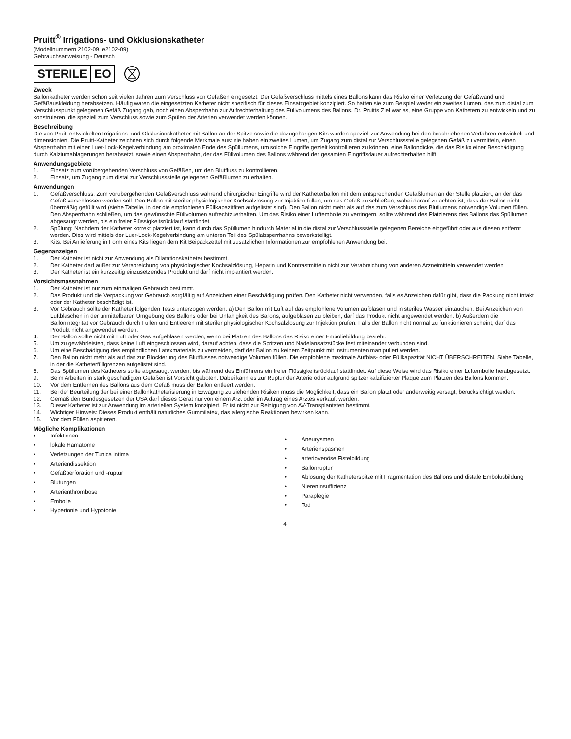Pruitt<sup>®</sup> Irrigations- und Okklusionskatheter
(Modellnummern 2102-09, e2102-09)
Gebrauchsanweisung - Deutsch
STERILE EO
Zweck
Ballonkatheter werden schon seit vielen Jahren zum Verschluss von Gefäßen eingesetzt. Der Gefäßverschluss mittels eines Ballons kann das Risiko einer Verletzung der Gefäßwand und Gefäßauskleidung herabsetzen. Häufig waren die eingesetzten Katheter nicht spezifisch für dieses Einsatzgebiet konzipiert. So hatten sie zum Beispiel weder ein zweites Lumen, das zum distal zum Verschlusspunkt gelegenen Gefäß Zugang gab, noch einen Absperrhahn zur Aufrechterhaltung des Füllvolumens des Ballons. Dr. Pruitts Ziel war es, eine Gruppe von Kathetern zu entwickeln und zu konstruieren, die speziell zum Verschluss sowie zum Spülen der Arterien verwendet werden können.
Beschreibung
Die von Pruitt entwickelten Irrigations- und Okklusionskatheter mit Ballon an der Spitze sowie die dazugehörigen Kits wurden speziell zur Anwendung bei den beschriebenen Verfahren entwickelt und dimensioniert. Die Pruitt-Katheter zeichnen sich durch folgende Merkmale aus: sie haben ein zweites Lumen, um Zugang zum distal zur Verschlussstelle gelegenen Gefäß zu vermitteln, einen Absperrhahn mit einer Luer-Lock-Kegelverbindung am proximalen Ende des Spüllumens, um solche Eingriffe gezielt kontrollieren zu können, eine Ballondicke, die das Risiko einer Beschädigung durch Kalziumablagerungen herabsetzt, sowie einen Absperrhahn, der das Füllvolumen des Ballons während der gesamten Eingriffsdauer aufrechterhalten hilft.
Anwendungsgebiete
1. Einsatz zum vorübergehenden Verschluss von Gefäßen, um den Blutfluss zu kontrollieren.
2. Einsatz, um Zugang zum distal zur Verschlussstelle gelegenen Gefäßlumen zu erhalten.
Anwendungen
1. Gefäßverschluss: Zum vorübergehenden Gefäßverschluss während chirurgischer Eingriffe wird der Katheterballon mit dem entsprechenden Gefäßlumen an der Stelle platziert, an der das Gefäß verschlossen werden soll. Den Ballon mit steriler physiologischer Kochsalzlösung zur Injektion füllen, um das Gefäß zu schließen, wobei darauf zu achten ist, dass der Ballon nicht übermäßig gefüllt wird (siehe Tabelle, in der die empfohlenen Füllkapazitäten aufgelistet sind). Den Ballon nicht mehr als auf das zum Verschluss des Blutlumens notwendige Volumen füllen. Den Absperrhahn schließen, um das gewünschte Füllvolumen aufrechtzuerhalten. Um das Risiko einer Luftembolie zu verringern, sollte während des Platzierens des Ballons das Spüllumen abgesaugt werden, bis ein freier Flüssigkeitsrücklauf stattfindet.
2. Spülung: Nachdem der Katheter korrekt platziert ist, kann durch das Spüllumen hindurch Material in die distal zur Verschlussstelle gelegenen Bereiche eingeführt oder aus diesen entfernt werden. Dies wird mittels der Luer-Lock-Kegelverbindung am unteren Teil des Spülabsperrhahns bewerkstelligt.
3. Kits: Bei Anlieferung in Form eines Kits liegen dem Kit Beipackzettel mit zusätzlichen Informationen zur empfohlenen Anwendung bei.
Gegenanzeigen
1. Der Katheter ist nicht zur Anwendung als Dilatationskatheter bestimmt.
2. Der Katheter darf außer zur Verabreichung von physiologischer Kochsalzlösung, Heparin und Kontrastmitteln nicht zur Verabreichung von anderen Arzneimitteln verwendet werden.
3. Der Katheter ist ein kurzzeitig einzusetzendes Produkt und darf nicht implantiert werden.
Vorsichtsmassnahmen
1. Der Katheter ist nur zum einmaligen Gebrauch bestimmt.
2. Das Produkt und die Verpackung vor Gebrauch sorgfältig auf Anzeichen einer Beschädigung prüfen. Den Katheter nicht verwenden, falls es Anzeichen dafür gibt, dass die Packung nicht intakt oder der Katheter beschädigt ist.
3. Vor Gebrauch sollte der Katheter folgenden Tests unterzogen werden: a) Den Ballon mit Luft auf das empfohlene Volumen aufblasen und in steriles Wasser eintauchen. Bei Anzeichen von Luftbläschen in der unmittelbaren Umgebung des Ballons oder bei Unfähigkeit des Ballons, aufgeblasen zu bleiben, darf das Produkt nicht angewendet werden. b) Außerdem die Ballonintegrität vor Gebrauch durch Füllen und Entleeren mit steriler physiologischer Kochsalzlösung zur Injektion prüfen. Falls der Ballon nicht normal zu funktionieren scheint, darf das Produkt nicht angewendet werden.
4. Der Ballon sollte nicht mit Luft oder Gas aufgeblasen werden, wenn bei Platzen des Ballons das Risiko einer Emboliebildung besteht.
5. Um zu gewährleisten, dass keine Luft eingeschlossen wird, darauf achten, dass die Spritzen und Nadelansatzstücke fest miteinander verbunden sind.
6. Um eine Beschädigung des empfindlichen Latexmaterials zu vermeiden, darf der Ballon zu keinem Zeitpunkt mit Instrumenten manipuliert werden.
7. Den Ballon nicht mehr als auf das zur Blockierung des Blutflusses notwendige Volumen füllen. Die empfohlene maximale Aufblas- oder Füllkapazität NICHT ÜBERSCHREITEN. Siehe Tabelle, in der die Katheterfüllgrenzen aufgelistet sind.
8. Das Spüllumen des Katheters sollte abgesaugt werden, bis während des Einführens ein freier Flüssigkeitsrücklauf stattfindet. Auf diese Weise wird das Risiko einer Luftembolie herabgesetzt.
9. Beim Arbeiten in stark geschädigten Gefäßen ist Vorsicht geboten. Dabei kann es zur Ruptur der Arterie oder aufgrund spitzer kalzifizierter Plaque zum Platzen des Ballons kommen.
10. Vor dem Entfernen des Ballons aus dem Gefäß muss der Ballon entleert werden.
11. Bei der Beurteilung der bei einer Ballonkatheterisierung in Erwägung zu ziehenden Risiken muss die Möglichkeit, dass ein Ballon platzt oder anderweitig versagt, berücksichtigt werden.
12. Gemäß den Bundesgesetzen der USA darf dieses Gerät nur von einem Arzt oder im Auftrag eines Arztes verkauft werden.
13. Dieser Katheter ist zur Anwendung im arteriellen System konzipiert. Er ist nicht zur Reinigung von AV-Transplantaten bestimmt.
14. Wichtiger Hinweis: Dieses Produkt enthält natürliches Gummilatex, das allergische Reaktionen bewirken kann.
15. Vor dem Füllen aspirieren.
Mögliche Komplikationen
• Infektionen
• lokale Hämatome
• Verletzungen der Tunica intima
• Arteriendissektion
• Gefäßperforation und -ruptur
• Blutungen
• Arterienthrombose
• Embolie
• Hypertonie und Hypotonie
• Aneurysmen
• Arterienspasmen
• arteriovenöse Fistelbildung
• Ballonruptur
• Ablösung der Katheterspitze mit Fragmentation des Ballons und distale Embolusbildung
• Niereninsuffizienz
• Paraplegie
• Tod
4